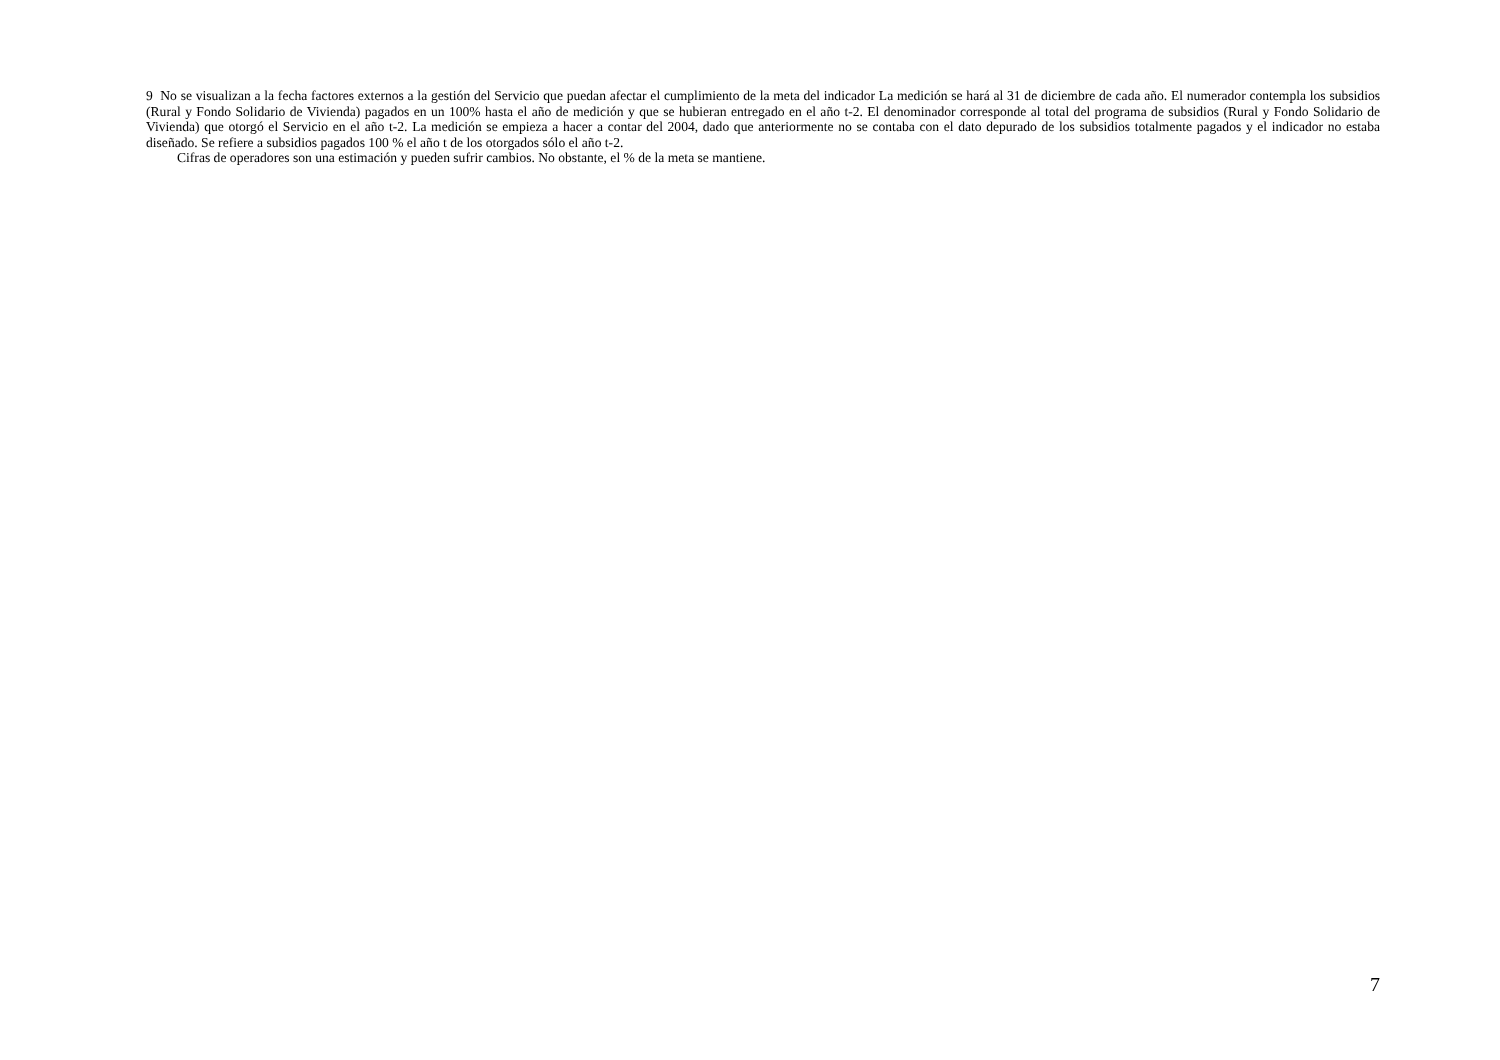9 No se visualizan a la fecha factores externos a la gestión del Servicio que puedan afectar el cumplimiento de la meta del indicador La medición se hará al 31 de diciembre de cada año. El numerador contempla los subsidios (Rural y Fondo Solidario de Vivienda) pagados en un 100% hasta el año de medición y que se hubieran entregado en el año t-2. El denominador corresponde al total del programa de subsidios (Rural y Fondo Solidario de Vivienda) que otorgó el Servicio en el año t-2. La medición se empieza a hacer a contar del 2004, dado que anteriormente no se contaba con el dato depurado de los subsidios totalmente pagados y el indicador no estaba diseñado. Se refiere a subsidios pagados 100 % el año t de los otorgados sólo el año t-2.
Cifras de operadores son una estimación y pueden sufrir cambios. No obstante, el % de la meta se mantiene.
7